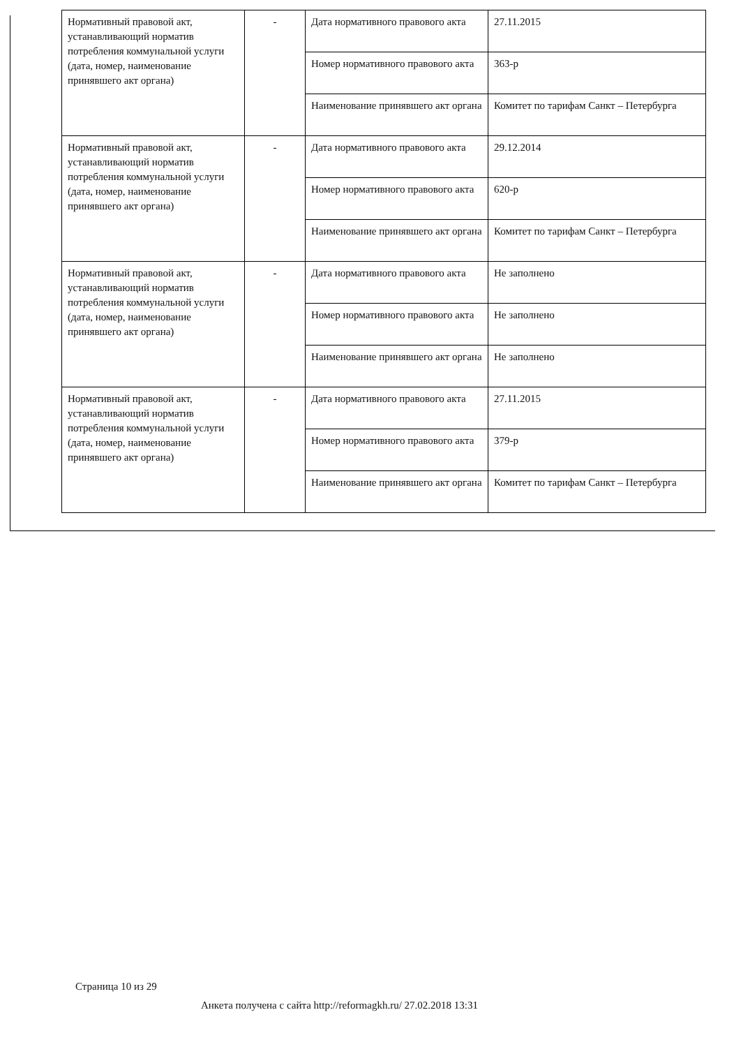| Нормативный правовой акт, устанавливающий норматив потребления коммунальной услуги (дата, номер, наименование принявшего акт органа) | - | Дата нормативного правового акта | 27.11.2015 |
| | | Номер нормативного правового акта | 363-р |
| | | Наименование принявшего акт органа | Комитет по тарифам Санкт – Петербурга |
| Нормативный правовой акт, устанавливающий норматив потребления коммунальной услуги (дата, номер, наименование принявшего акт органа) | - | Дата нормативного правового акта | 29.12.2014 |
| | | Номер нормативного правового акта | 620-р |
| | | Наименование принявшего акт органа | Комитет по тарифам Санкт – Петербурга |
| Нормативный правовой акт, устанавливающий норматив потребления коммунальной услуги (дата, номер, наименование принявшего акт органа) | - | Дата нормативного правового акта | Не заполнено |
| | | Номер нормативного правового акта | Не заполнено |
| | | Наименование принявшего акт органа | Не заполнено |
| Нормативный правовой акт, устанавливающий норматив потребления коммунальной услуги (дата, номер, наименование принявшего акт органа) | - | Дата нормативного правового акта | 27.11.2015 |
| | | Номер нормативного правового акта | 379-р |
| | | Наименование принявшего акт органа | Комитет по тарифам Санкт – Петербурга |
Страница 10 из 29
Анкета получена с сайта http://reformagkh.ru/ 27.02.2018 13:31